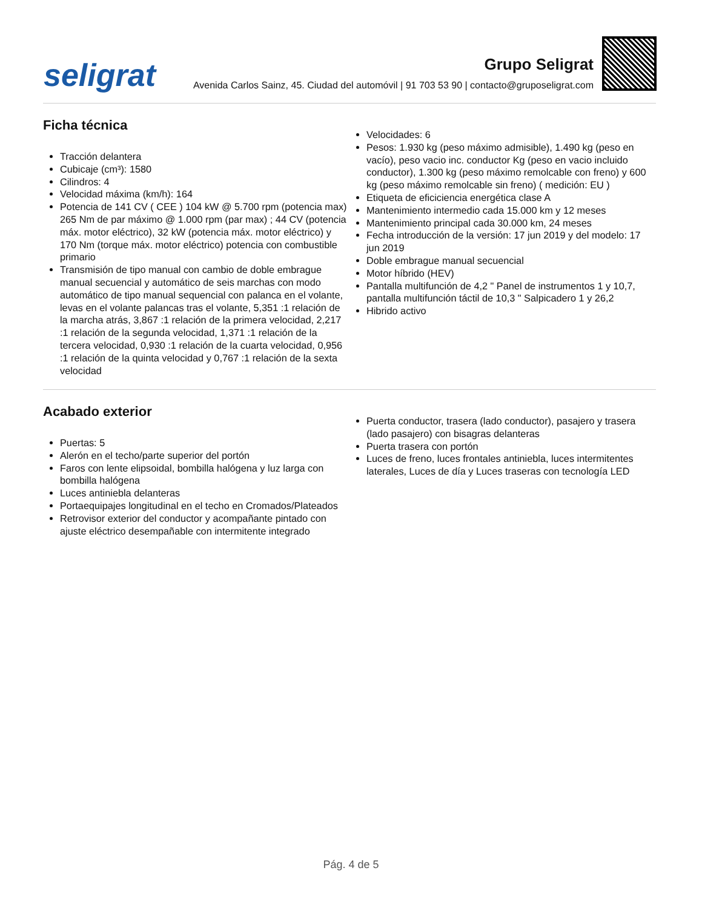seligrat
Grupo Seligrat
Avenida Carlos Sainz, 45. Ciudad del automóvil | 91 703 53 90 | contacto@gruposeligrat.com
Ficha técnica
Tracción delantera
Cubicaje (cm³): 1580
Cilindros: 4
Velocidad máxima (km/h): 164
Potencia de 141 CV ( CEE ) 104 kW @ 5.700 rpm (potencia max) 265 Nm de par máximo @ 1.000 rpm (par max) ; 44 CV (potencia máx. motor eléctrico), 32 kW (potencia máx. motor eléctrico) y 170 Nm (torque máx. motor eléctrico) potencia con combustible primario
Transmisión de tipo manual con cambio de doble embrague manual secuencial y automático de seis marchas con modo automático de tipo manual sequencial con palanca en el volante, levas en el volante palancas tras el volante, 5,351 :1 relación de la marcha atrás, 3,867 :1 relación de la primera velocidad, 2,217 :1 relación de la segunda velocidad, 1,371 :1 relación de la tercera velocidad, 0,930 :1 relación de la cuarta velocidad, 0,956 :1 relación de la quinta velocidad y 0,767 :1 relación de la sexta velocidad
Velocidades: 6
Pesos: 1.930 kg (peso máximo admisible), 1.490 kg (peso en vacío), peso vacio inc. conductor Kg (peso en vacio incluido conductor), 1.300 kg (peso máximo remolcable con freno) y 600 kg (peso máximo remolcable sin freno) ( medición: EU )
Etiqueta de eficiciencia energética clase A
Mantenimiento intermedio cada 15.000 km y 12 meses
Mantenimiento principal cada 30.000 km, 24 meses
Fecha introducción de la versión: 17 jun 2019 y del modelo: 17 jun 2019
Doble embrague manual secuencial
Motor híbrido (HEV)
Pantalla multifunción de 4,2 " Panel de instrumentos 1 y 10,7, pantalla multifunción táctil de 10,3 " Salpicadero 1 y 26,2
Hibrido activo
Acabado exterior
Puertas: 5
Alerón en el techo/parte superior del portón
Faros con lente elipsoidal, bombilla halógena y luz larga con bombilla halógena
Luces antiniebla delanteras
Portaequipajes longitudinal en el techo en Cromados/Plateados
Retrovisor exterior del conductor y acompañante pintado con ajuste eléctrico desempañable con intermitente integrado
Puerta conductor, trasera (lado conductor), pasajero y trasera (lado pasajero) con bisagras delanteras
Puerta trasera con portón
Luces de freno, luces frontales antiniebla, luces intermitentes laterales, Luces de día y Luces traseras con tecnología LED
Pág. 4 de 5